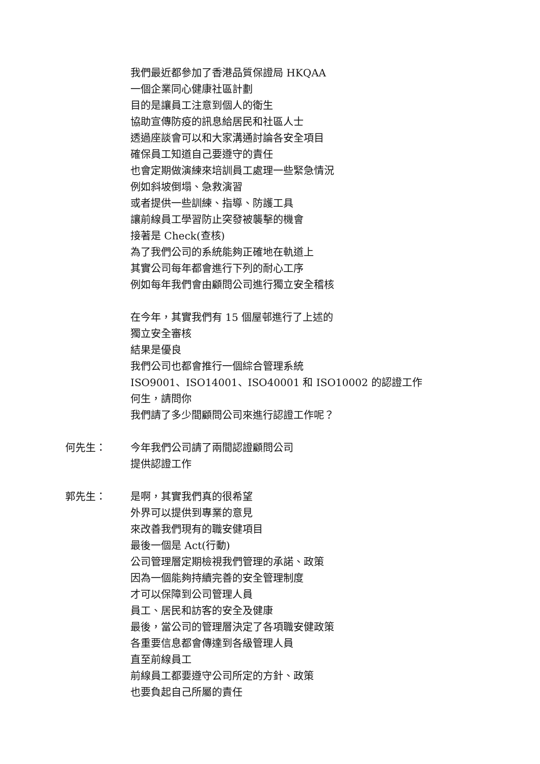我們最近都參加了香港品質保證局 HKQAA
一個企業同心健康社區計劃
目的是讓員工注意到個人的衛生
協助宣傳防疫的訊息給居民和社區人士
透過座談會可以和大家溝通討論各安全項目
確保員工知道自己要遵守的責任
也會定期做演練來培訓員工處理一些緊急情況
例如斜坡倒塌、急救演習
或者提供一些訓練、指導、防護工具
讓前線員工學習防止突發被襲擊的機會
接著是 Check(查核)
為了我們公司的系統能夠正確地在軌道上
其實公司每年都會進行下列的耐心工序
例如每年我們會由顧問公司進行獨立安全稽核
在今年，其實我們有 15 個屋邨進行了上述的
獨立安全審核
結果是優良
我們公司也都會推行一個綜合管理系統
ISO9001、ISO14001、ISO40001 和 ISO10002 的認證工作
何生，請問你
我們請了多少間顧問公司來進行認證工作呢？
何先生：
今年我們公司請了兩間認證顧問公司
提供認證工作
郭先生：
是啊，其實我們真的很希望
外界可以提供到專業的意見
來改善我們現有的職安健項目
最後一個是 Act(行動)
公司管理層定期檢視我們管理的承諾、政策
因為一個能夠持續完善的安全管理制度
才可以保障到公司管理人員
員工、居民和訪客的安全及健康
最後，當公司的管理層決定了各項職安健政策
各重要信息都會傳達到各級管理人員
直至前線員工
前線員工都要遵守公司所定的方針、政策
也要負起自己所屬的責任